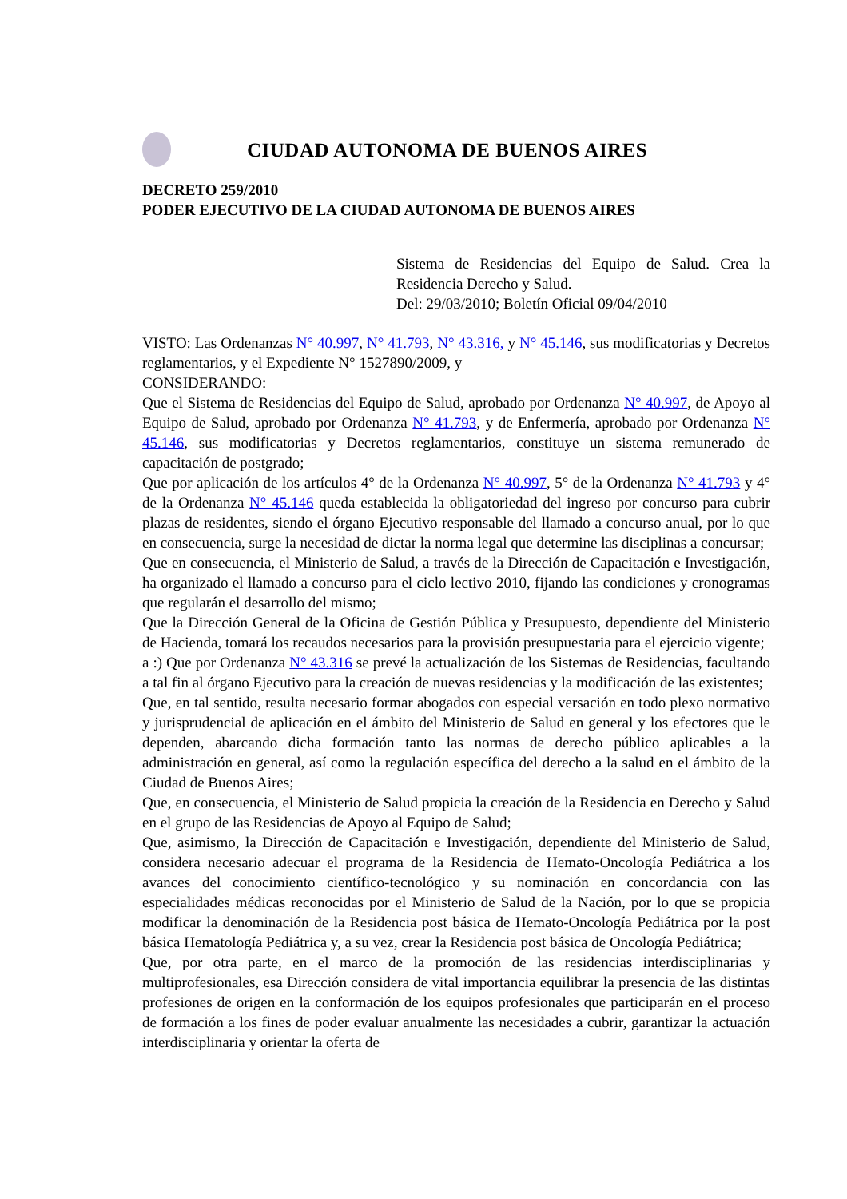CIUDAD AUTONOMA DE BUENOS AIRES
DECRETO 259/2010
PODER EJECUTIVO DE LA CIUDAD AUTONOMA DE BUENOS AIRES
Sistema de Residencias del Equipo de Salud. Crea la Residencia Derecho y Salud.
Del: 29/03/2010; Boletín Oficial 09/04/2010
VISTO: Las Ordenanzas N° 40.997, N° 41.793, N° 43.316, y N° 45.146, sus modificatorias y Decretos reglamentarios, y el Expediente N° 1527890/2009, y
CONSIDERANDO:
Que el Sistema de Residencias del Equipo de Salud, aprobado por Ordenanza N° 40.997, de Apoyo al Equipo de Salud, aprobado por Ordenanza N° 41.793, y de Enfermería, aprobado por Ordenanza N° 45.146, sus modificatorias y Decretos reglamentarios, constituye un sistema remunerado de capacitación de postgrado;
Que por aplicación de los artículos 4° de la Ordenanza N° 40.997, 5° de la Ordenanza N° 41.793 y 4° de la Ordenanza N° 45.146 queda establecida la obligatoriedad del ingreso por concurso para cubrir plazas de residentes, siendo el órgano Ejecutivo responsable del llamado a concurso anual, por lo que en consecuencia, surge la necesidad de dictar la norma legal que determine las disciplinas a concursar;
Que en consecuencia, el Ministerio de Salud, a través de la Dirección de Capacitación e Investigación, ha organizado el llamado a concurso para el ciclo lectivo 2010, fijando las condiciones y cronogramas que regularán el desarrollo del mismo;
Que la Dirección General de la Oficina de Gestión Pública y Presupuesto, dependiente del Ministerio de Hacienda, tomará los recaudos necesarios para la provisión presupuestaria para el ejercicio vigente;
a :) Que por Ordenanza N° 43.316 se prevé la actualización de los Sistemas de Residencias, facultando a tal fin al órgano Ejecutivo para la creación de nuevas residencias y la modificación de las existentes;
Que, en tal sentido, resulta necesario formar abogados con especial versación en todo plexo normativo y jurisprudencial de aplicación en el ámbito del Ministerio de Salud en general y los efectores que le dependen, abarcando dicha formación tanto las normas de derecho público aplicables a la administración en general, así como la regulación específica del derecho a la salud en el ámbito de la Ciudad de Buenos Aires;
Que, en consecuencia, el Ministerio de Salud propicia la creación de la Residencia en Derecho y Salud en el grupo de las Residencias de Apoyo al Equipo de Salud;
Que, asimismo, la Dirección de Capacitación e Investigación, dependiente del Ministerio de Salud, considera necesario adecuar el programa de la Residencia de Hemato-Oncología Pediátrica a los avances del conocimiento científico-tecnológico y su nominación en concordancia con las especialidades médicas reconocidas por el Ministerio de Salud de la Nación, por lo que se propicia modificar la denominación de la Residencia post básica de Hemato-Oncología Pediátrica por la post básica Hematología Pediátrica y, a su vez, crear la Residencia post básica de Oncología Pediátrica;
Que, por otra parte, en el marco de la promoción de las residencias interdisciplinarias y multiprofesionales, esa Dirección considera de vital importancia equilibrar la presencia de las distintas profesiones de origen en la conformación de los equipos profesionales que participarán en el proceso de formación a los fines de poder evaluar anualmente las necesidades a cubrir, garantizar la actuación interdisciplinaria y orientar la oferta de